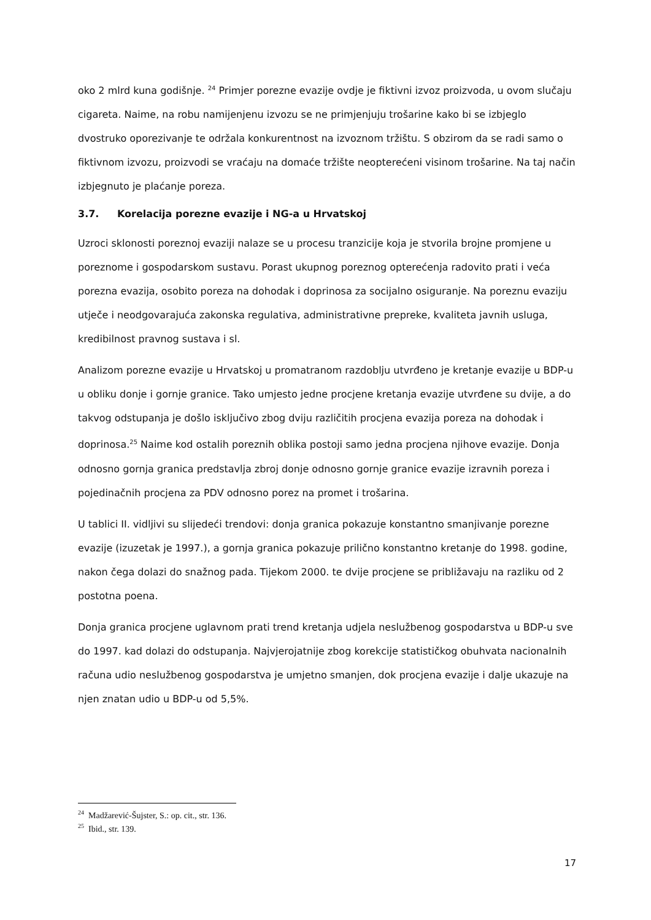oko 2 mlrd kuna godišnje. <sup>24</sup> Primjer porezne evazije ovdje je fiktivni izvoz proizvoda, u ovom slučaju cigareta. Naime, na robu namijenjenu izvozu se ne primjenjuju trošarine kako bi se izbjeglo dvostruko oporezivanje te održala konkurentnost na izvoznom tržištu. S obzirom da se radi samo o fiktivnom izvozu, proizvodi se vraćaju na domaće tržište neopterećeni visinom trošarine. Na taj način izbjegnuto je plaćanje poreza.
3.7. Korelacija porezne evazije i NG-a u Hrvatskoj
Uzroci sklonosti poreznoj evaziji nalaze se u procesu tranzicije koja je stvorila brojne promjene u poreznome i gospodarskom sustavu. Porast ukupnog poreznog opterećenja radovito prati i veća porezna evazija, osobito poreza na dohodak i doprinosa za socijalno osiguranje. Na poreznu evaziju utječe i neodgovarajuća zakonska regulativa, administrativne prepreke, kvaliteta javnih usluga, kredibilnost pravnog sustava i sl.
Analizom porezne evazije u Hrvatskoj u promatranom razdoblju utvrđeno je kretanje evazije u BDP-u u obliku donje i gornje granice. Tako umjesto jedne procjene kretanja evazije utvrđene su dvije, a do takvog odstupanja je došlo isključivo zbog dviju različitih procjena evazija poreza na dohodak i doprinosa.<sup>25</sup> Naime kod ostalih poreznih oblika postoji samo jedna procjena njihove evazije. Donja odnosno gornja granica predstavlja zbroj donje odnosno gornje granice evazije izravnih poreza i pojedinačnih procjena za PDV odnosno porez na promet i trošarina.
U tablici II. vidljivi su slijedeći trendovi: donja granica pokazuje konstantno smanjivanje porezne evazije (izuzetak je 1997.), a gornja granica pokazuje prilično konstantno kretanje do 1998. godine, nakon čega dolazi do snažnog pada. Tijekom 2000. te dvije procjene se približavaju na razliku od 2 postotna poena.
Donja granica procjene uglavnom prati trend kretanja udjela neslužbenog gospodarstva u BDP-u sve do 1997. kad dolazi do odstupanja. Najvjerojatnije zbog korekcije statističkog obuhvata nacionalnih računa udio neslužbenog gospodarstva je umjetno smanjen, dok procjena evazije i dalje ukazuje na njen znatan udio u BDP-u od 5,5%.
<sup>24</sup> Madžarević-Šujster, S.: op. cit., str. 136.
<sup>25</sup> Ibid., str. 139.
17